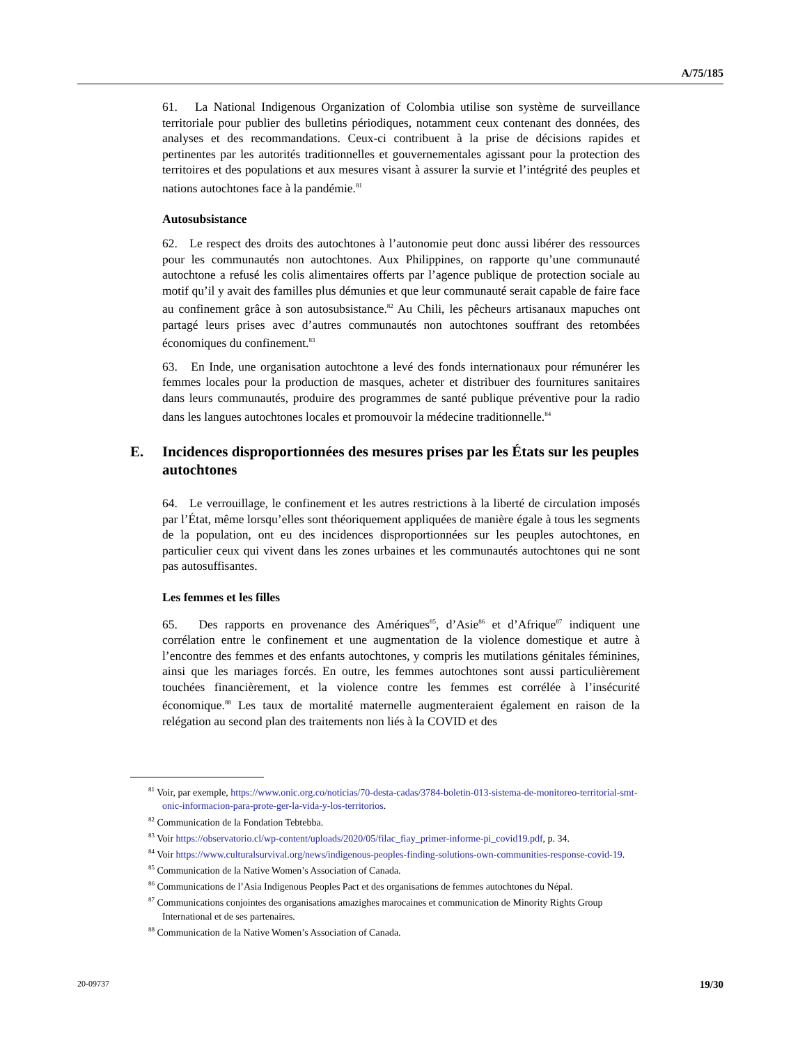A/75/185
61. La National Indigenous Organization of Colombia utilise son système de surveillance territoriale pour publier des bulletins périodiques, notamment ceux contenant des données, des analyses et des recommandations. Ceux-ci contribuent à la prise de décisions rapides et pertinentes par les autorités traditionnelles et gouvernementales agissant pour la protection des territoires et des populations et aux mesures visant à assurer la survie et l’intégrité des peuples et nations autochtones face à la pandémie.<sup>81</sup>
Autosubsistance
62. Le respect des droits des autochtones à l’autonomie peut donc aussi libérer des ressources pour les communautés non autochtones. Aux Philippines, on rapporte qu’une communauté autochtone a refusé les colis alimentaires offerts par l’agence publique de protection sociale au motif qu’il y avait des familles plus démunies et que leur communauté serait capable de faire face au confinement grâce à son autosubsistance.<sup>82</sup> Au Chili, les pêcheurs artisanaux mapuches ont partagé leurs prises avec d’autres communautés non autochtones souffrant des retombées économiques du confinement.<sup>83</sup>
63. En Inde, une organisation autochtone a levé des fonds internationaux pour rémunérer les femmes locales pour la production de masques, acheter et distribuer des fournitures sanitaires dans leurs communautés, produire des programmes de santé publique préventive pour la radio dans les langues autochtones locales et promouvoir la médecine traditionnelle.<sup>84</sup>
E. Incidences disproportionnées des mesures prises par les États sur les peuples autochtones
64. Le verrouillage, le confinement et les autres restrictions à la liberté de circulation imposés par l’État, même lorsqu’elles sont théoriquement appliquées de manière égale à tous les segments de la population, ont eu des incidences disproportionnées sur les peuples autochtones, en particulier ceux qui vivent dans les zones urbaines et les communautés autochtones qui ne sont pas autosuffisantes.
Les femmes et les filles
65. Des rapports en provenance des Amériques<sup>85</sup>, d’Asie<sup>86</sup> et d’Afrique<sup>87</sup> indiquent une corrélation entre le confinement et une augmentation de la violence domestique et autre à l’encontre des femmes et des enfants autochtones, y compris les mutilations génitales féminines, ainsi que les mariages forcés. En outre, les femmes autochtones sont aussi particulièrement touchées financièrement, et la violence contre les femmes est corrélée à l’insécurité économique.<sup>88</sup> Les taux de mortalité maternelle augmenteraient également en raison de la relégation au second plan des traitements non liés à la COVID et des
<sup>81</sup> Voir, par exemple, https://www.onic.org.co/noticias/70-desta-cadas/3784-boletin-013-sistema-de-monitoreo-territorial-smt-onic-informacion-para-prote-ger-la-vida-y-los-territorios.
<sup>82</sup> Communication de la Fondation Tebtebba.
<sup>83</sup> Voir https://observatorio.cl/wp-content/uploads/2020/05/filac_fiay_primer-informe-pi_covid19.pdf, p. 34.
<sup>84</sup> Voir https://www.culturalsurvival.org/news/indigenous-peoples-finding-solutions-own-communities-response-covid-19.
<sup>85</sup> Communication de la Native Women’s Association of Canada.
<sup>86</sup> Communications de l’Asia Indigenous Peoples Pact et des organisations de femmes autochtones du Népal.
<sup>87</sup> Communications conjointes des organisations amazighes marocaines et communication de Minority Rights Group International et de ses partenaires.
<sup>88</sup> Communication de la Native Women’s Association of Canada.
20-09737 19/30